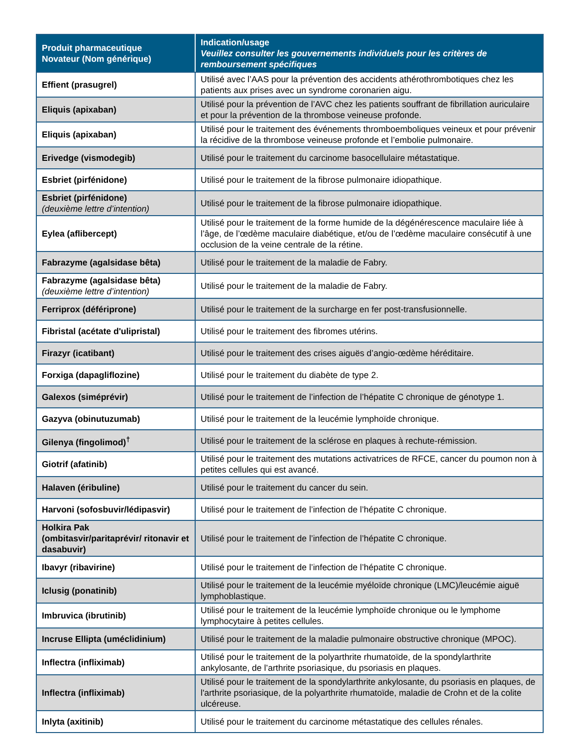| Produit pharmaceutique Novateur (Nom générique) | Indication/usage Veuillez consulter les gouvernements individuels pour les critères de remboursement spécifiques |
| --- | --- |
| Effient (prasugrel) | Utilisé avec l’AAS pour la prévention des accidents athérothrombotiques chez les patients aux prises avec un syndrome coronarien aigu. |
| Eliquis (apixaban) | Utilisé pour la prévention de l’AVC chez les patients souffrant de fibrillation auriculaire et pour la prévention de la thrombose veineuse profonde. |
| Eliquis (apixaban) | Utilisé pour le traitement des événements thromboemboliques veineux et pour prévenir la récidive de la thrombose veineuse profonde et l’embolie pulmonaire. |
| Erivedge (vismodegib) | Utilisé pour le traitement du carcinome basocellulaire métastatique. |
| Esbriet (pirfénidone) | Utilisé pour le traitement de la fibrose pulmonaire idiopathique. |
| Esbriet (pirfénidone) (deuxième lettre d’intention) | Utilisé pour le traitement de la fibrose pulmonaire idiopathique. |
| Eylea (aflibercept) | Utilisé pour le traitement de la forme humide de la dégénérescence maculaire liée à l’âge, de l’œdème maculaire diabétique, et/ou de l’œdème maculaire consécutif à une occlusion de la veine centrale de la rétine. |
| Fabrazyme (agalsidase bêta) | Utilisé pour le traitement de la maladie de Fabry. |
| Fabrazyme (agalsidase bêta) (deuxième lettre d’intention) | Utilisé pour le traitement de la maladie de Fabry. |
| Ferriprox (défériprone) | Utilisé pour le traitement de la surcharge en fer post-transfusionnelle. |
| Fibristal (acétate d'ulipristal) | Utilisé pour le traitement des fibromes utérins. |
| Firazyr (icatibant) | Utilisé pour le traitement des crises aiguës d’angio-œdème héréditaire. |
| Forxiga (dapagliflozine) | Utilisé pour le traitement du diabète de type 2. |
| Galexos (siméprévir) | Utilisé pour le traitement de l’infection de l’hépatite C chronique de génotype 1. |
| Gazyva (obinutuzumab) | Utilisé pour le traitement de la leucémie lymphoïde chronique. |
| Gilenya (fingolimod)<sup>†</sup> | Utilisé pour le traitement de la sclérose en plaques à rechute-rémission. |
| Giotrif (afatinib) | Utilisé pour le traitement des mutations activatrices de RFCE, cancer du poumon non à petites cellules qui est avancé. |
| Halaven (éribuline) | Utilisé pour le traitement du cancer du sein. |
| Harvoni (sofosbuvir/lédipasvir) | Utilisé pour le traitement de l’infection de l’hépatite C chronique. |
| Holkira Pak (ombitasvir/paritaprévir/ ritonavir et dasabuvir) | Utilisé pour le traitement de l’infection de l’hépatite C chronique. |
| Ibavyr (ribavirine) | Utilisé pour le traitement de l’infection de l’hépatite C chronique. |
| Iclusig (ponatinib) | Utilisé pour le traitement de la leucémie myéloïde chronique (LMC)/leucémie aiguë lymphoblastique. |
| Imbruvica (ibrutinib) | Utilisé pour le traitement de la leucémie lymphoïde chronique ou le lymphome lymphocytaire à petites cellules. |
| Incruse Ellipta (uméclidinium) | Utilisé pour le traitement de la maladie pulmonaire obstructive chronique (MPOC). |
| Inflectra (infliximab) | Utilisé pour le traitement de la polyarthrite rhumatoïde, de la spondylarthrite ankylosante, de l’arthrite psoriasique, du psoriasis en plaques. |
| Inflectra (infliximab) | Utilisé pour le traitement de la spondylarthrite ankylosante, du psoriasis en plaques, de l'arthrite psoriasique, de la polyarthrite rhumatoïde, maladie de Crohn et de la colite ulcéreuse. |
| Inlyta (axitinib) | Utilisé pour le traitement du carcinome métastatique des cellules rénales. |